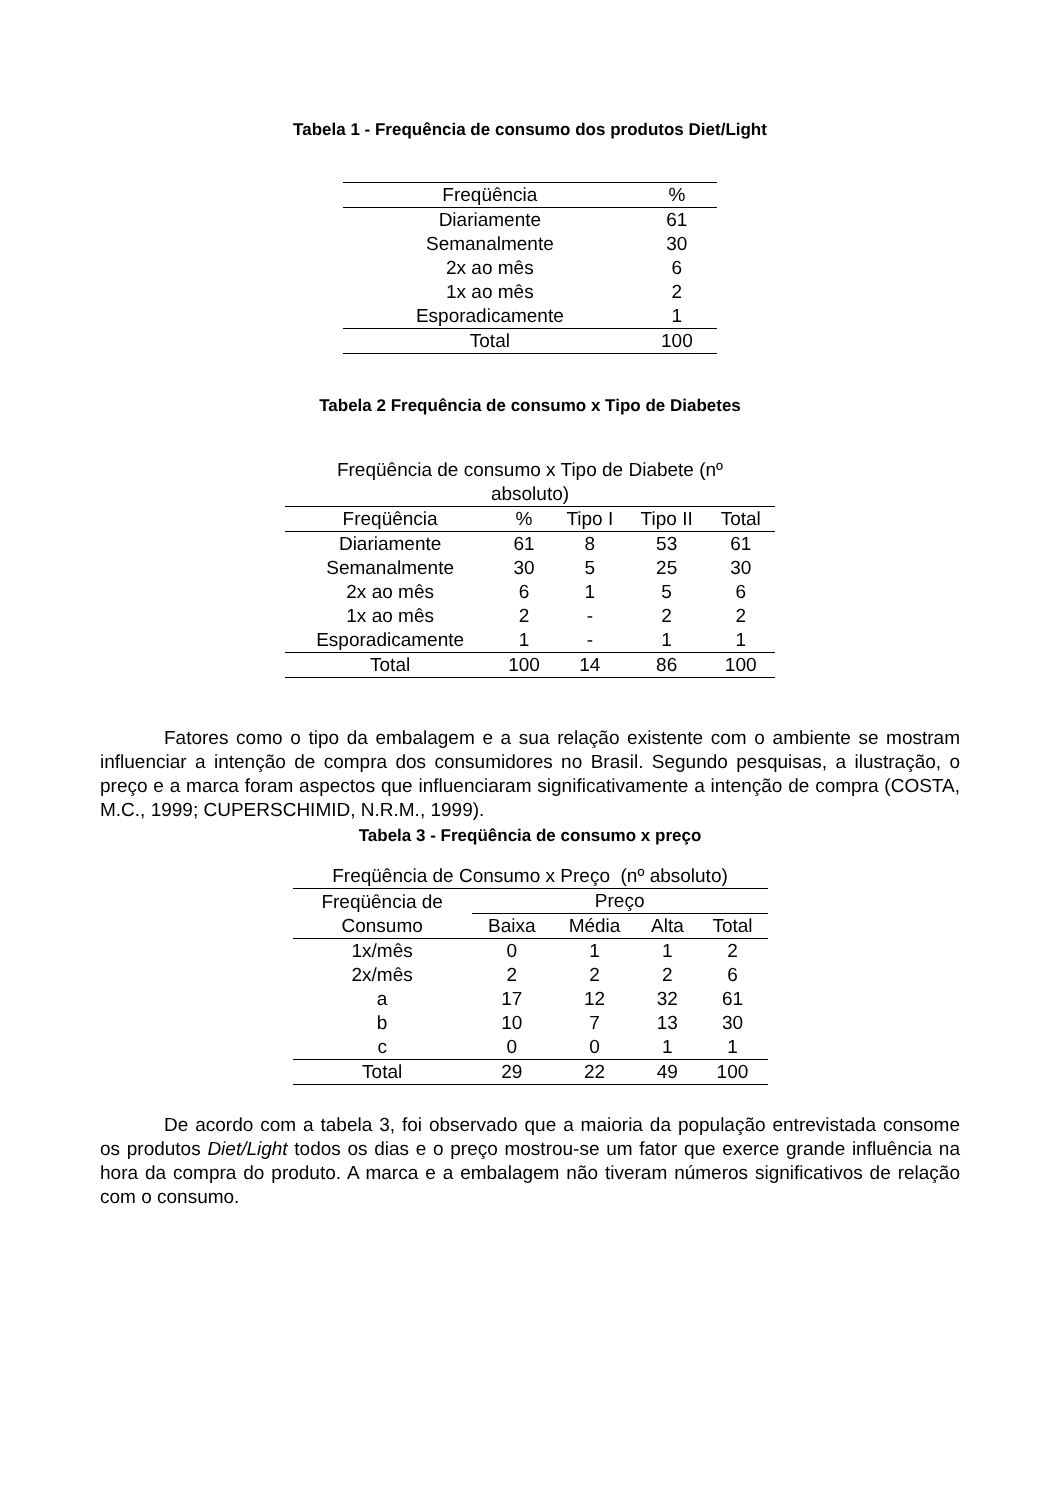Tabela 1 - Frequência de consumo dos produtos Diet/Light
| Freqüência | % |
| --- | --- |
| Diariamente | 61 |
| Semanalmente | 30 |
| 2x ao mês | 6 |
| 1x ao mês | 2 |
| Esporadicamente | 1 |
| Total | 100 |
Tabela 2 Frequência de consumo x Tipo de Diabetes
| Freqüência de consumo x Tipo de Diabete (nº absoluto) | | | | |
| Freqüência | % | Tipo I | Tipo II | Total |
| Diariamente | 61 | 8 | 53 | 61 |
| Semanalmente | 30 | 5 | 25 | 30 |
| 2x ao mês | 6 | 1 | 5 | 6 |
| 1x ao mês | 2 | - | 2 | 2 |
| Esporadicamente | 1 | - | 1 | 1 |
| Total | 100 | 14 | 86 | 100 |
Fatores como o tipo da embalagem e a sua relação existente com o ambiente se mostram influenciar a intenção de compra dos consumidores no Brasil. Segundo pesquisas, a ilustração, o preço e a marca foram aspectos que influenciaram significativamente a intenção de compra (COSTA, M.C., 1999; CUPERSCHIMID, N.R.M., 1999).
Tabela 3 - Freqüência de consumo x preço
| Freqüência de Consumo x Preço (nº absoluto) | | | | |
| Freqüência de Consumo | Preço | | | |
| | Baixa | Média | Alta | Total |
| 1x/mês | 0 | 1 | 1 | 2 |
| 2x/mês | 2 | 2 | 2 | 6 |
| a | 17 | 12 | 32 | 61 |
| b | 10 | 7 | 13 | 30 |
| c | 0 | 0 | 1 | 1 |
| Total | 29 | 22 | 49 | 100 |
De acordo com a tabela 3, foi observado que a maioria da população entrevistada consome os produtos Diet/Light todos os dias e o preço mostrou-se um fator que exerce grande influência na hora da compra do produto. A marca e a embalagem não tiveram números significativos de relação com o consumo.